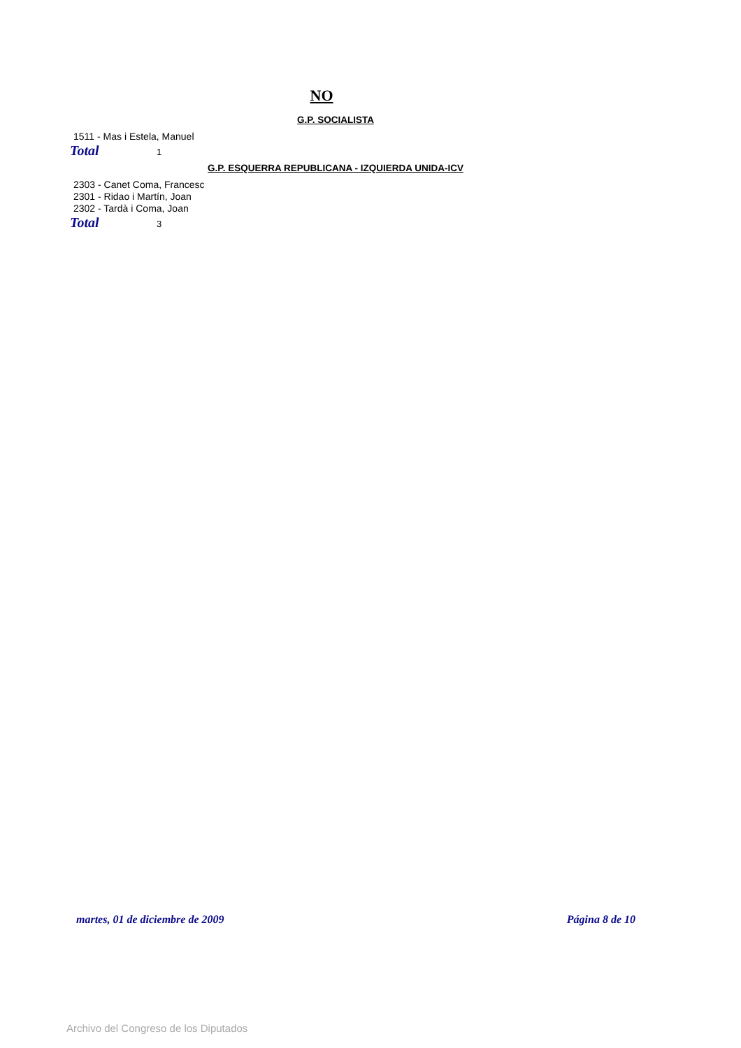NO
G.P. SOCIALISTA
1511 - Mas i Estela, Manuel
Total 1
G.P. ESQUERRA REPUBLICANA - IZQUIERDA UNIDA-ICV
2303 - Canet Coma, Francesc
2301 - Ridao i Martín, Joan
2302 - Tardà i Coma, Joan
Total 3
martes, 01 de diciembre de 2009 Página 8 de 10
Archivo del Congreso de los Diputados